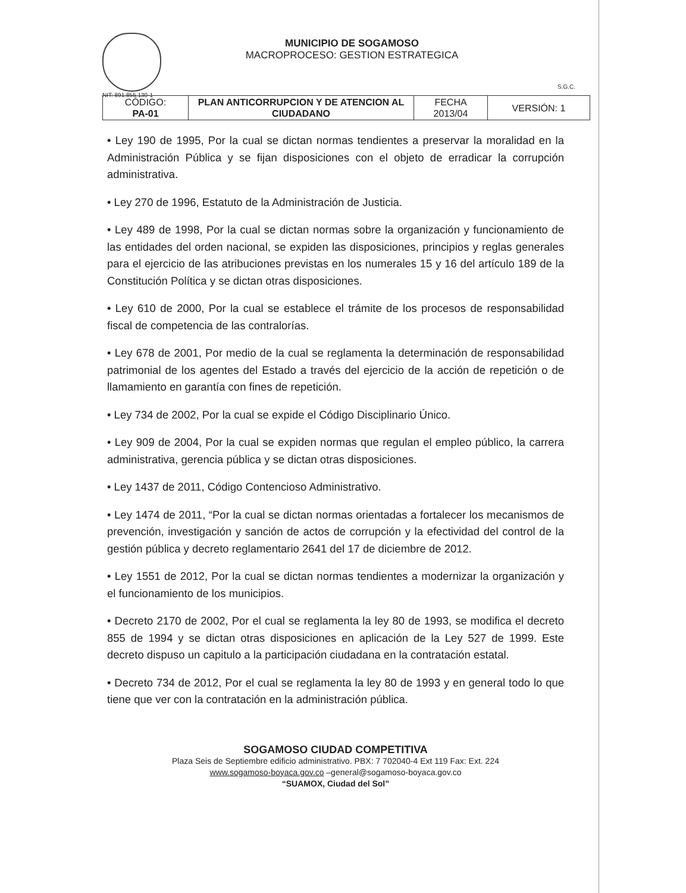NIT: 891.855.130-1
MUNICIPIO DE SOGAMOSO
MACROPROCESO: GESTION ESTRATEGICA
S.G.C.
| CÓDIGO: PA-01 | PLAN ANTICORRUPCION Y DE ATENCION AL CIUDADANO | FECHA 2013/04 | VERSIÓN: 1 |
• Ley 190 de 1995, Por la cual se dictan normas tendientes a preservar la moralidad en la Administración Pública y se fijan disposiciones con el objeto de erradicar la corrupción administrativa.
• Ley 270 de 1996, Estatuto de la Administración de Justicia.
• Ley 489 de 1998, Por la cual se dictan normas sobre la organización y funcionamiento de las entidades del orden nacional, se expiden las disposiciones, principios y reglas generales para el ejercicio de las atribuciones previstas en los numerales 15 y 16 del artículo 189 de la Constitución Política y se dictan otras disposiciones.
• Ley 610 de 2000, Por la cual se establece el trámite de los procesos de responsabilidad fiscal de competencia de las contralorías.
• Ley 678 de 2001, Por medio de la cual se reglamenta la determinación de responsabilidad patrimonial de los agentes del Estado a través del ejercicio de la acción de repetición o de llamamiento en garantía con fines de repetición.
• Ley 734 de 2002, Por la cual se expide el Código Disciplinario Único.
• Ley 909 de 2004, Por la cual se expiden normas que regulan el empleo público, la carrera administrativa, gerencia pública y se dictan otras disposiciones.
• Ley 1437 de 2011, Código Contencioso Administrativo.
• Ley 1474 de 2011, “Por la cual se dictan normas orientadas a fortalecer los mecanismos de prevención, investigación y sanción de actos de corrupción y la efectividad del control de la gestión pública y decreto reglamentario 2641 del 17 de diciembre de 2012.
• Ley 1551 de 2012, Por la cual se dictan normas tendientes a modernizar la organización y el funcionamiento de los municipios.
• Decreto 2170 de 2002, Por el cual se reglamenta la ley 80 de 1993, se modifica el decreto 855 de 1994 y se dictan otras disposiciones en aplicación de la Ley 527 de 1999. Este decreto dispuso un capitulo a la participación ciudadana en la contratación estatal.
• Decreto 734 de 2012, Por el cual se reglamenta la ley 80 de 1993 y en general todo lo que tiene que ver con la contratación en la administración pública.
SOGAMOSO CIUDAD COMPETITIVA
Plaza Seis de Septiembre edificio administrativo. PBX: 7 702040-4 Ext 119 Fax: Ext. 224
www.sogamoso-boyaca.gov.co –general@sogamoso-boyaca.gov.co
“SUAMOX, Ciudad del Sol”